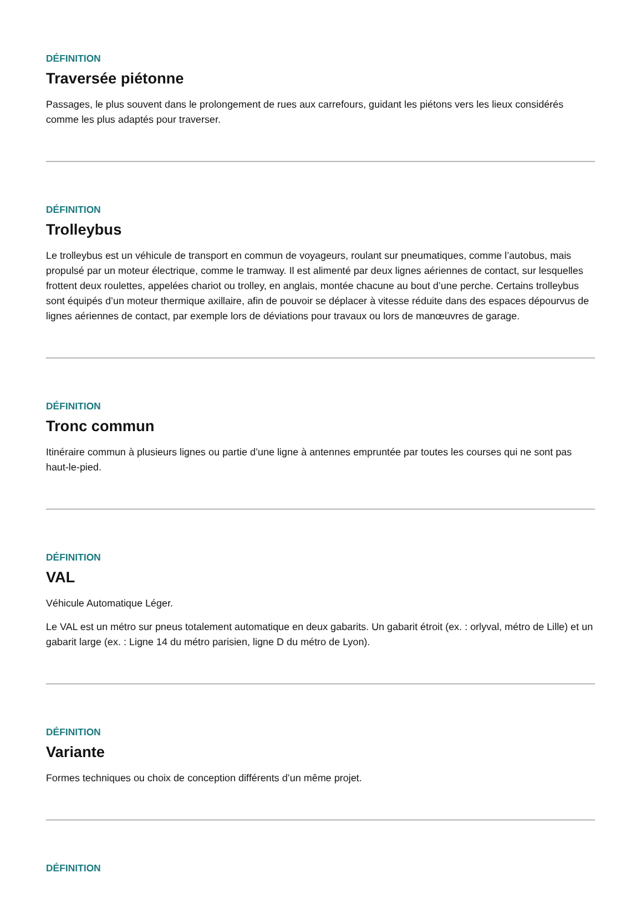DÉFINITION
Traversée piétonne
Passages, le plus souvent dans le prolongement de rues aux carrefours, guidant les piétons vers les lieux considérés comme les plus adaptés pour traverser.
DÉFINITION
Trolleybus
Le trolleybus est un véhicule de transport en commun de voyageurs, roulant sur pneumatiques, comme l’autobus, mais propulsé par un moteur électrique, comme le tramway. Il est alimenté par deux lignes aériennes de contact, sur lesquelles frottent deux roulettes, appelées chariot ou trolley, en anglais, montée chacune au bout d’une perche. Certains trolleybus sont équipés d’un moteur thermique axillaire, afin de pouvoir se déplacer à vitesse réduite dans des espaces dépourvus de lignes aériennes de contact, par exemple lors de déviations pour travaux ou lors de manœuvres de garage.
DÉFINITION
Tronc commun
Itinéraire commun à plusieurs lignes ou partie d’une ligne à antennes empruntée par toutes les courses qui ne sont pas haut-le-pied.
DÉFINITION
VAL
Véhicule Automatique Léger.
Le VAL est un métro sur pneus totalement automatique en deux gabarits. Un gabarit étroit (ex. : orlyval, métro de Lille) et un gabarit large (ex. : Ligne 14 du métro parisien, ligne D du métro de Lyon).
DÉFINITION
Variante
Formes techniques ou choix de conception différents d’un même projet.
DÉFINITION